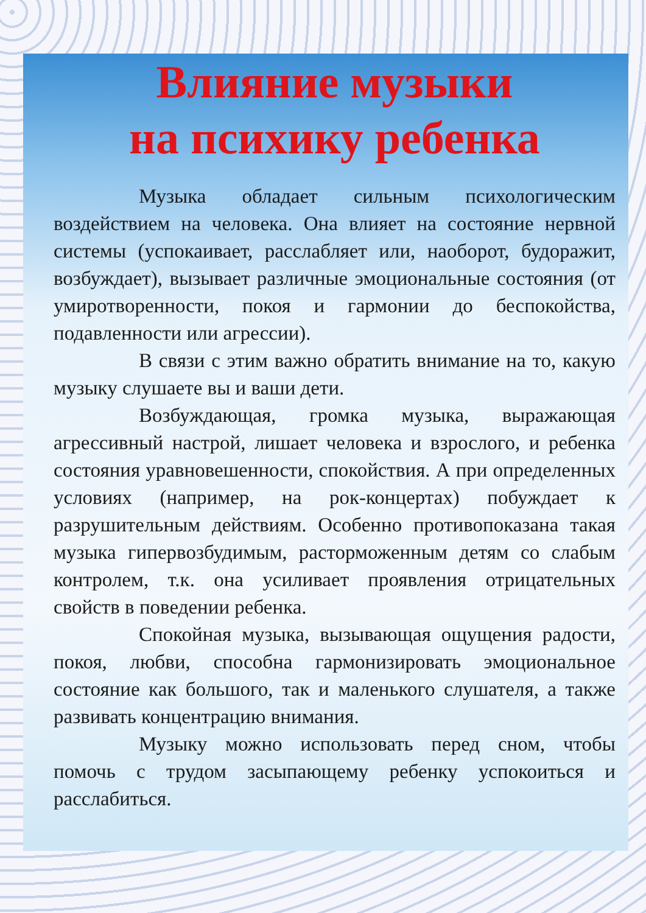Влияние музыки
на психику ребенка
Музыка обладает сильным психологическим воздействием на человека. Она влияет на состояние нервной системы (успокаивает, расслабляет или, наоборот, будоражит, возбуждает), вызывает различные эмоциональные состояния (от умиротворенности, покоя и гармонии до беспокойства, подавленности или агрессии).
В связи с этим важно обратить внимание на то, какую музыку слушаете вы и ваши дети.
Возбуждающая, громка музыка, выражающая агрессивный настрой, лишает человека и взрослого, и ребенка состояния уравновешенности, спокойствия. А при определенных условиях (например, на рок-концертах) побуждает к разрушительным действиям. Особенно противопоказана такая музыка гипервозбудимым, расторможенным детям со слабым контролем, т.к. она усиливает проявления отрицательных свойств в поведении ребенка.
Спокойная музыка, вызывающая ощущения радости, покоя, любви, способна гармонизировать эмоциональное состояние как большого, так и маленького слушателя, а также развивать концентрацию внимания.
Музыку можно использовать перед сном, чтобы помочь с трудом засыпающему ребенку успокоиться и расслабиться.